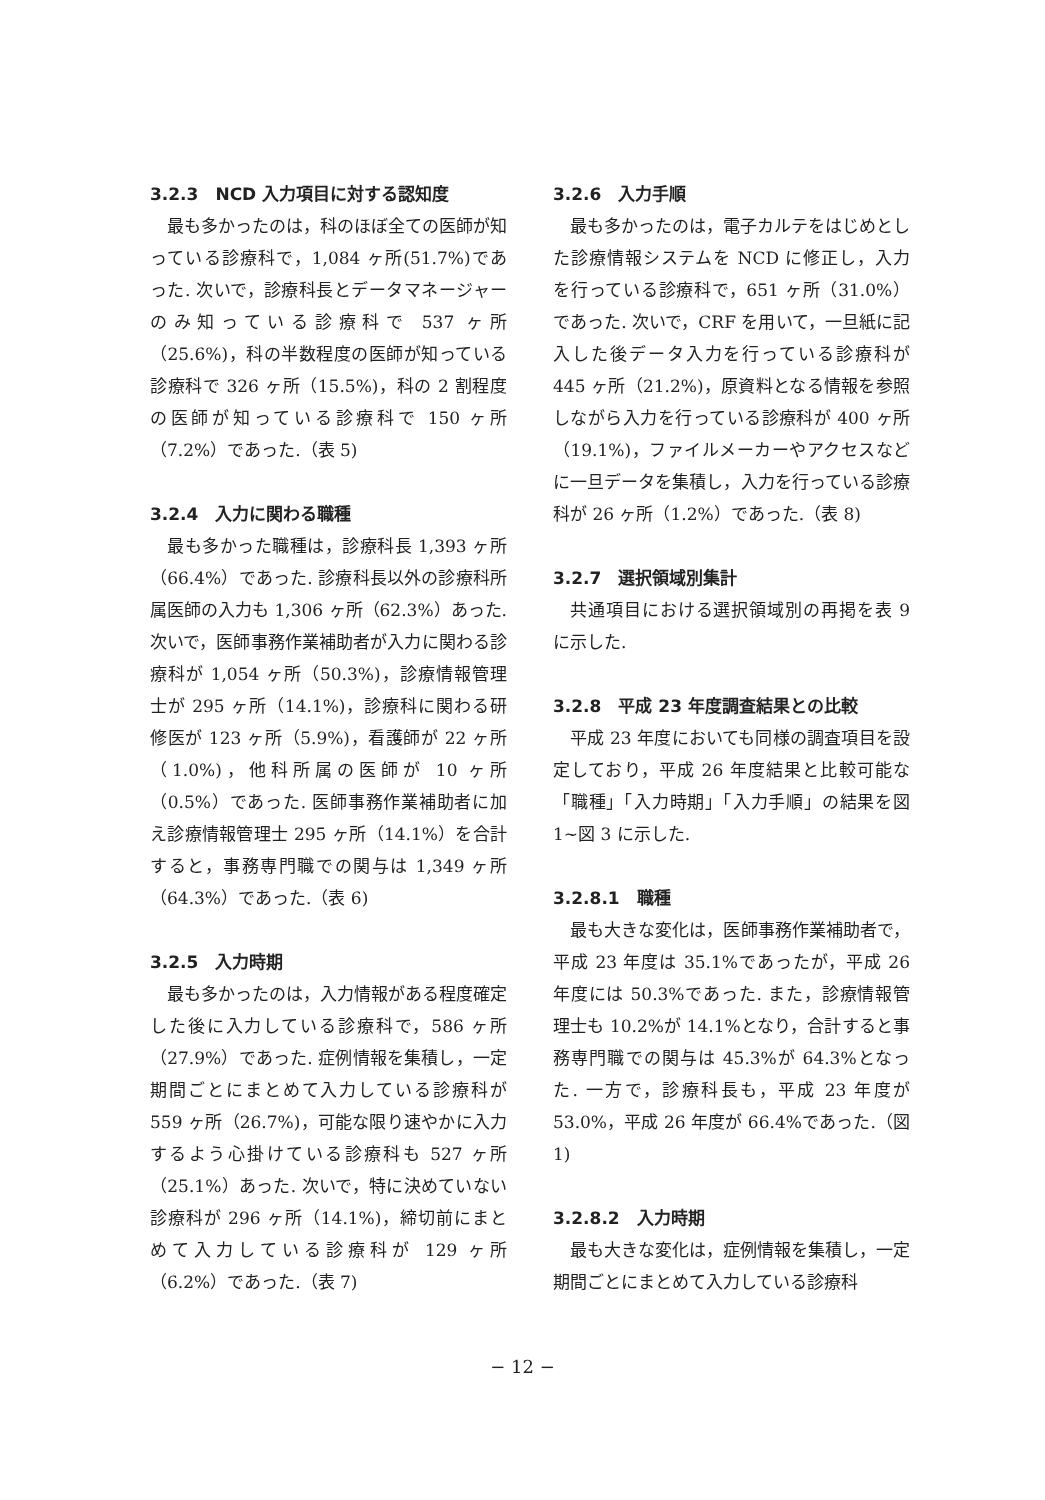3.2.3　NCD 入力項目に対する認知度
最も多かったのは，科のほぼ全ての医師が知っている診療科で，1,084 ヶ所(51.7%)であった. 次いで，診療科長とデータマネージャーのみ知っている診療科で 537 ヶ所（25.6%)，科の半数程度の医師が知っている診療科で 326 ヶ所（15.5%)，科の 2 割程度の医師が知っている診療科で 150 ヶ所（7.2%）であった.（表 5)
3.2.4　入力に関わる職種
最も多かった職種は，診療科長 1,393 ヶ所（66.4%）であった. 診療科長以外の診療科所属医師の入力も 1,306 ヶ所（62.3%）あった. 次いで，医師事務作業補助者が入力に関わる診療科が 1,054 ヶ所（50.3%)，診療情報管理士が 295 ヶ所（14.1%)，診療科に関わる研修医が 123 ヶ所（5.9%)，看護師が 22 ヶ所（1.0%)，他科所属の医師が 10 ヶ所（0.5%）であった. 医師事務作業補助者に加え診療情報管理士 295 ヶ所（14.1%）を合計すると，事務専門職での関与は 1,349 ヶ所（64.3%）であった.（表 6)
3.2.5　入力時期
最も多かったのは，入力情報がある程度確定した後に入力している診療科で，586 ヶ所（27.9%）であった. 症例情報を集積し，一定期間ごとにまとめて入力している診療科が 559 ヶ所（26.7%)，可能な限り速やかに入力するよう心掛けている診療科も 527 ヶ所（25.1%）あった. 次いで，特に決めていない診療科が 296 ヶ所（14.1%)，締切前にまとめて入力している診療科が 129 ヶ所（6.2%）であった.（表 7)
3.2.6　入力手順
最も多かったのは，電子カルテをはじめとした診療情報システムを NCD に修正し，入力を行っている診療科で，651 ヶ所（31.0%）であった. 次いで，CRF を用いて，一旦紙に記入した後データ入力を行っている診療科が 445 ヶ所（21.2%)，原資料となる情報を参照しながら入力を行っている診療科が 400 ヶ所（19.1%)，ファイルメーカーやアクセスなどに一旦データを集積し，入力を行っている診療科が 26 ヶ所（1.2%）であった.（表 8)
3.2.7　選択領域別集計
共通項目における選択領域別の再掲を表 9 に示した.
3.2.8　平成 23 年度調査結果との比較
平成 23 年度においても同様の調査項目を設定しており，平成 26 年度結果と比較可能な「職種」「入力時期」「入力手順」の結果を図 1~図 3 に示した.
3.2.8.1　職種
最も大きな変化は，医師事務作業補助者で，平成 23 年度は 35.1%であったが，平成 26 年度には 50.3%であった. また，診療情報管理士も 10.2%が 14.1%となり，合計すると事務専門職での関与は 45.3%が 64.3%となった. 一方で，診療科長も，平成 23 年度が 53.0%，平成 26 年度が 66.4%であった.（図 1)
3.2.8.2　入力時期
最も大きな変化は，症例情報を集積し，一定期間ごとにまとめて入力している診療科
− 12 −